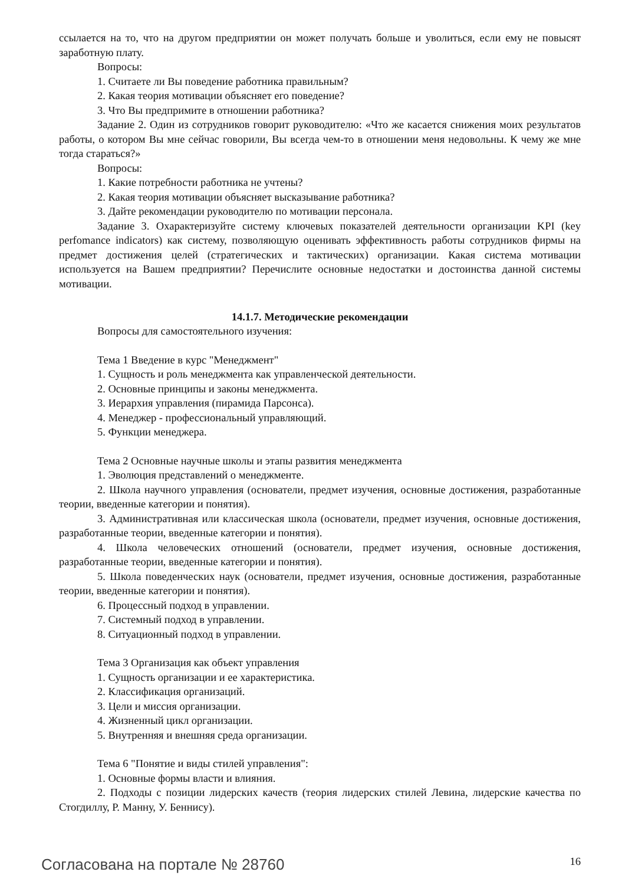ссылается на то, что на другом предприятии он может получать больше и уволиться, если ему не повысят заработную плату.
Вопросы:
1. Считаете ли Вы поведение работника правильным?
2. Какая теория мотивации объясняет его поведение?
3. Что Вы предпримите в отношении работника?
Задание 2. Один из сотрудников говорит руководителю: «Что же касается снижения моих результатов работы, о котором Вы мне сейчас говорили, Вы всегда чем-то в отношении меня недовольны. К чему же мне тогда стараться?»
Вопросы:
1. Какие потребности работника не учтены?
2. Какая теория мотивации объясняет высказывание работника?
3. Дайте рекомендации руководителю по мотивации персонала.
Задание 3. Охарактеризуйте систему ключевых показателей деятельности организации KPI (key perfomance indicators) как систему, позволяющую оценивать эффективность работы сотрудников фирмы на предмет достижения целей (стратегических и тактических) организации. Какая система мотивации используется на Вашем предприятии? Перечислите основные недостатки и достоинства данной системы мотивации.
14.1.7. Методические рекомендации
Вопросы для самостоятельного изучения:
Тема 1 Введение в курс "Менеджмент"
1. Сущность и роль менеджмента как управленческой деятельности.
2. Основные принципы и законы менеджмента.
3. Иерархия управления (пирамида Парсонса).
4. Менеджер - профессиональный управляющий.
5. Функции менеджера.
Тема 2 Основные научные школы и этапы развития менеджмента
1. Эволюция представлений о менеджменте.
2. Школа научного управления (основатели, предмет изучения, основные достижения, разработанные теории, введенные категории и понятия).
3. Административная или классическая школа (основатели, предмет изучения, основные достижения, разработанные теории, введенные категории и понятия).
4. Школа человеческих отношений (основатели, предмет изучения, основные достижения, разработанные теории, введенные категории и понятия).
5. Школа поведенческих наук (основатели, предмет изучения, основные достижения, разработанные теории, введенные категории и понятия).
6. Процессный подход в управлении.
7. Системный подход в управлении.
8. Ситуационный подход в управлении.
Тема 3 Организация как объект управления
1. Сущность организации и ее характеристика.
2. Классификация организаций.
3. Цели и миссия организации.
4. Жизненный цикл организации.
5. Внутренняя и внешняя среда организации.
Тема 6 "Понятие и виды стилей управления":
1. Основные формы власти и влияния.
2. Подходы с позиции лидерских качеств (теория лидерских стилей Левина, лидерские качества по Стогдиллу, Р. Манну, У. Беннису).
Согласована на портале № 28760 16